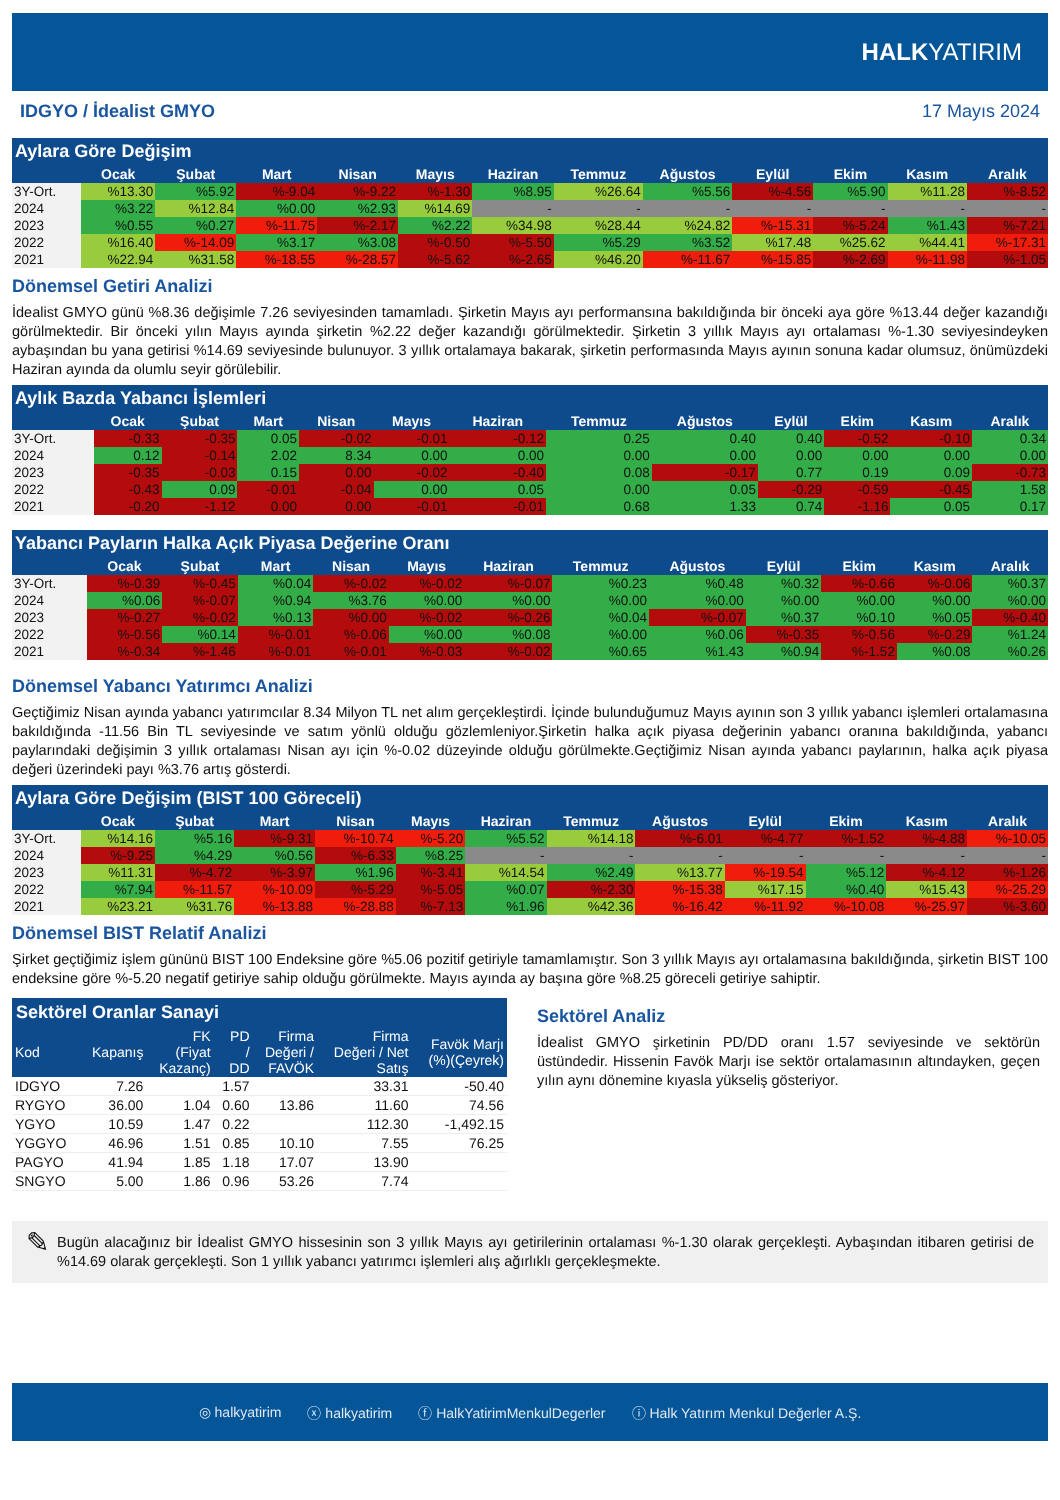HALKYATIRIM
IDGYO / İdealist GMYO 17 Mayıs 2024
Aylara Göre Değişim
| | Ocak | Şubat | Mart | Nisan | Mayıs | Haziran | Temmuz | Ağustos | Eylül | Ekim | Kasım | Aralık |
| --- | --- | --- | --- | --- | --- | --- | --- | --- | --- | --- | --- | --- |
| 3Y-Ort. | %13.30 | %5.92 | %-9.04 | %-9.22 | %-1.30 | %8.95 | %26.64 | %5.56 | %-4.56 | %5.90 | %11.28 | %-8.52 |
| 2024 | %3.22 | %12.84 | %0.00 | %2.93 | %14.69 | - | - | - | - | - | - | - |
| 2023 | %0.55 | %0.27 | %-11.75 | %-2.17 | %2.22 | %34.98 | %28.44 | %24.82 | %-15.31 | %-5.24 | %1.43 | %-7.21 |
| 2022 | %16.40 | %-14.09 | %3.17 | %3.08 | %-0.50 | %-5.50 | %5.29 | %3.52 | %17.48 | %25.62 | %44.41 | %-17.31 |
| 2021 | %22.94 | %31.58 | %-18.55 | %-28.57 | %-5.62 | %-2.65 | %46.20 | %-11.67 | %-15.85 | %-2.69 | %-11.98 | %-1.05 |
Dönemsel Getiri Analizi
İdealist GMYO günü %8.36 değişimle 7.26 seviyesinden tamamladı. Şirketin Mayıs ayı performansına bakıldığında bir önceki aya göre %13.44 değer kazandığı görülmektedir. Bir önceki yılın Mayıs ayında şirketin %2.22 değer kazandığı görülmektedir. Şirketin 3 yıllık Mayıs ayı ortalaması %-1.30 seviyesindeyken aybaşından bu yana getirisi %14.69 seviyesinde bulunuyor. 3 yıllık ortalamaya bakarak, şirketin performasında Mayıs ayının sonuna kadar olumsuz, önümüzdeki Haziran ayında da olumlu seyir görülebilir.
Aylık Bazda Yabancı İşlemleri
| | Ocak | Şubat | Mart | Nisan | Mayıs | Haziran | Temmuz | Ağustos | Eylül | Ekim | Kasım | Aralık |
| --- | --- | --- | --- | --- | --- | --- | --- | --- | --- | --- | --- | --- |
| 3Y-Ort. | -0.33 | -0.35 | 0.05 | -0.02 | -0.01 | -0.12 | 0.25 | 0.40 | 0.40 | -0.52 | -0.10 | 0.34 |
| 2024 | 0.12 | -0.14 | 2.02 | 8.34 | 0.00 | 0.00 | 0.00 | 0.00 | 0.00 | 0.00 | 0.00 | 0.00 |
| 2023 | -0.35 | -0.03 | 0.15 | 0.00 | -0.02 | -0.40 | 0.08 | -0.17 | 0.77 | 0.19 | 0.09 | -0.73 |
| 2022 | -0.43 | 0.09 | -0.01 | -0.04 | 0.00 | 0.05 | 0.00 | 0.05 | -0.29 | -0.59 | -0.45 | 1.58 |
| 2021 | -0.20 | -1.12 | 0.00 | 0.00 | -0.01 | -0.01 | 0.68 | 1.33 | 0.74 | -1.16 | 0.05 | 0.17 |
Yabancı Payların Halka Açık Piyasa Değerine Oranı
| | Ocak | Şubat | Mart | Nisan | Mayıs | Haziran | Temmuz | Ağustos | Eylül | Ekim | Kasım | Aralık |
| --- | --- | --- | --- | --- | --- | --- | --- | --- | --- | --- | --- | --- |
| 3Y-Ort. | %-0.39 | %-0.45 | %0.04 | %-0.02 | %-0.02 | %-0.07 | %0.23 | %0.48 | %0.32 | %-0.66 | %-0.06 | %0.37 |
| 2024 | %0.06 | %-0.07 | %0.94 | %3.76 | %0.00 | %0.00 | %0.00 | %0.00 | %0.00 | %0.00 | %0.00 | %0.00 |
| 2023 | %-0.27 | %-0.02 | %0.13 | %0.00 | %-0.02 | %-0.26 | %0.04 | %-0.07 | %0.37 | %0.10 | %0.05 | %-0.40 |
| 2022 | %-0.56 | %0.14 | %-0.01 | %-0.06 | %0.00 | %0.08 | %0.00 | %0.06 | %-0.35 | %-0.56 | %-0.29 | %1.24 |
| 2021 | %-0.34 | %-1.46 | %-0.01 | %-0.01 | %-0.03 | %-0.02 | %0.65 | %1.43 | %0.94 | %-1.52 | %0.08 | %0.26 |
Dönemsel Yabancı Yatırımcı Analizi
Geçtiğimiz Nisan ayında yabancı yatırımcılar 8.34 Milyon TL net alım gerçekleştirdi. İçinde bulunduğumuz Mayıs ayının son 3 yıllık yabancı işlemleri ortalamasına bakıldığında -11.56 Bin TL seviyesinde ve satım yönlü olduğu gözlemleniyor.Şirketin halka açık piyasa değerinin yabancı oranına bakıldığında, yabancı paylarındaki değişimin 3 yıllık ortalaması Nisan ayı için %-0.02 düzeyinde olduğu görülmekte.Geçtiğimiz Nisan ayında yabancı paylarının, halka açık piyasa değeri üzerindeki payı %3.76 artış gösterdi.
Aylara Göre Değişim (BIST 100 Göreceli)
| | Ocak | Şubat | Mart | Nisan | Mayıs | Haziran | Temmuz | Ağustos | Eylül | Ekim | Kasım | Aralık |
| --- | --- | --- | --- | --- | --- | --- | --- | --- | --- | --- | --- | --- |
| 3Y-Ort. | %14.16 | %5.16 | %-9.31 | %-10.74 | %-5.20 | %5.52 | %14.18 | %-6.01 | %-4.77 | %-1.52 | %-4.88 | %-10.05 |
| 2024 | %-9.25 | %4.29 | %0.56 | %-6.33 | %8.25 | - | - | - | - | - | - | - |
| 2023 | %11.31 | %-4.72 | %-3.97 | %1.96 | %-3.41 | %14.54 | %2.49 | %13.77 | %-19.54 | %5.12 | %-4.12 | %-1.26 |
| 2022 | %7.94 | %-11.57 | %-10.09 | %-5.29 | %-5.05 | %0.07 | %-2.30 | %-15.38 | %17.15 | %0.40 | %15.43 | %-25.29 |
| 2021 | %23.21 | %31.76 | %-13.88 | %-28.88 | %-7.13 | %1.96 | %42.36 | %-16.42 | %-11.92 | %-10.08 | %-25.97 | %-3.60 |
Dönemsel BIST Relatif Analizi
Şirket geçtiğimiz işlem gününü BIST 100 Endeksine göre %5.06 pozitif getiriyle tamamlamıştır. Son 3 yıllık Mayıs ayı ortalamasına bakıldığında, şirketin BIST 100 endeksine göre %-5.20 negatif getiriye sahip olduğu görülmekte. Mayıs ayında ay başına göre %8.25 göreceli getiriye sahiptir.
Sektörel Oranlar Sanayi
| Kod | Kapanış | FK (Fiyat Kazanç) | PD / DD | Firma Değeri / FAVÖK | Firma Değeri / Net Satış | Favök Marjı (%)(Çeyrek) |
| --- | --- | --- | --- | --- | --- | --- |
| IDGYO | 7.26 | | 1.57 | | 33.31 | -50.40 |
| RYGYO | 36.00 | 1.04 | 0.60 | 13.86 | 11.60 | 74.56 |
| YGYO | 10.59 | 1.47 | 0.22 | | 112.30 | -1,492.15 |
| YGGYO | 46.96 | 1.51 | 0.85 | 10.10 | 7.55 | 76.25 |
| PAGYO | 41.94 | 1.85 | 1.18 | 17.07 | 13.90 | |
| SNGYO | 5.00 | 1.86 | 0.96 | 53.26 | 7.74 | |
Sektörel Analiz
İdealist GMYO şirketinin PD/DD oranı 1.57 seviyesinde ve sektörün üstündedir. Hissenin Favök Marjı ise sektör ortalamasının altındayken, geçen yılın aynı dönemine kıyasla yükseliş gösteriyor.
✎
Bugün alacağınız bir İdealist GMYO hissesinin son 3 yıllık Mayıs ayı getirilerinin ortalaması %-1.30 olarak gerçekleşti. Aybaşından itibaren getirisi de %14.69 olarak gerçekleşti. Son 1 yıllık yabancı yatırımcı işlemleri alış ağırlıklı gerçekleşmekte.
◎ halkyatirim ⓧ halkyatirim ⓕ HalkYatirimMenkulDegerler ⓘ Halk Yatırım Menkul Değerler A.Ş.